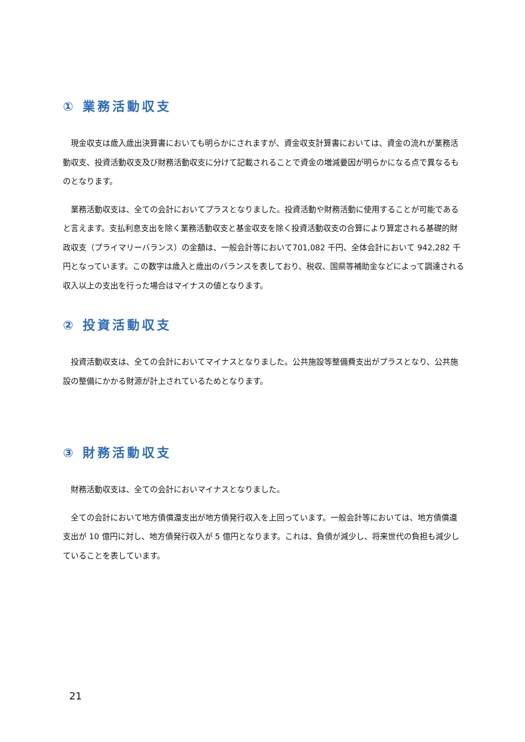① 業務活動収支
現金収支は歳入歳出決算書においても明らかにされますが、資金収支計算書においては、資金の流れが業務活動収支、投資活動収支及び財務活動収支に分けて記載されることで資金の増減要因が明らかになる点で異なるものとなります。
業務活動収支は、全ての会計においてプラスとなりました。投資活動や財務活動に使用することが可能であると言えます。支払利息支出を除く業務活動収支と基金収支を除く投資活動収支の合算により算定される基礎的財政収支（プライマリーバランス）の金額は、一般会計等において701,082 千円、全体会計において 942,282 千円となっています。この数字は歳入と歳出のバランスを表しており、税収、国県等補助金などによって調達される収入以上の支出を行った場合はマイナスの値となります。
② 投資活動収支
投資活動収支は、全ての会計においてマイナスとなりました。公共施設等整備費支出がプラスとなり、公共施設の整備にかかる財源が計上されているためとなります。
③ 財務活動収支
財務活動収支は、全ての会計においマイナスとなりました。
全ての会計において地方債償還支出が地方債発行収入を上回っています。一般会計等においては、地方債償還支出が 10 億円に対し、地方債発行収入が 5 億円となります。これは、負債が減少し、将来世代の負担も減少していることを表しています。
21